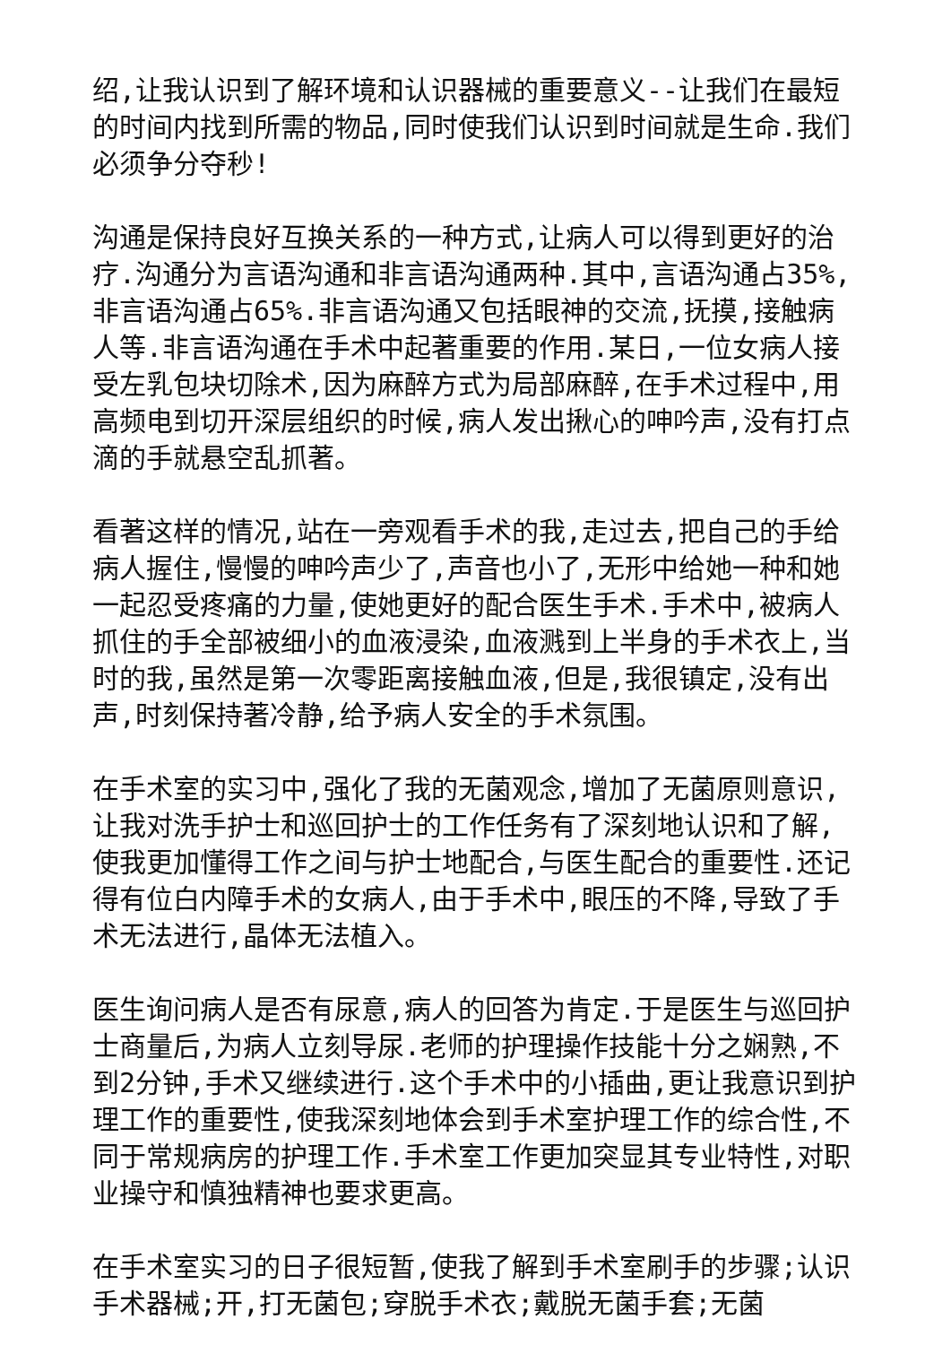绍,让我认识到了解环境和认识器械的重要意义--让我们在最短的时间内找到所需的物品,同时使我们认识到时间就是生命.我们必须争分夺秒!
沟通是保持良好互换关系的一种方式,让病人可以得到更好的治疗.沟通分为言语沟通和非言语沟通两种.其中,言语沟通占35%,非言语沟通占65%.非言语沟通又包括眼神的交流,抚摸,接触病人等.非言语沟通在手术中起著重要的作用.某日,一位女病人接受左乳包块切除术,因为麻醉方式为局部麻醉,在手术过程中,用高频电到切开深层组织的时候,病人发出揪心的呻吟声,没有打点滴的手就悬空乱抓著。
看著这样的情况,站在一旁观看手术的我,走过去,把自己的手给病人握住,慢慢的呻吟声少了,声音也小了,无形中给她一种和她一起忍受疼痛的力量,使她更好的配合医生手术.手术中,被病人抓住的手全部被细小的血液浸染,血液溅到上半身的手术衣上,当时的我,虽然是第一次零距离接触血液,但是,我很镇定,没有出声,时刻保持著冷静,给予病人安全的手术氛围。
在手术室的实习中,强化了我的无菌观念,增加了无菌原则意识,让我对洗手护士和巡回护士的工作任务有了深刻地认识和了解,使我更加懂得工作之间与护士地配合,与医生配合的重要性.还记得有位白内障手术的女病人,由于手术中,眼压的不降,导致了手术无法进行,晶体无法植入。
医生询问病人是否有尿意,病人的回答为肯定.于是医生与巡回护士商量后,为病人立刻导尿.老师的护理操作技能十分之娴熟,不到2分钟,手术又继续进行.这个手术中的小插曲,更让我意识到护理工作的重要性,使我深刻地体会到手术室护理工作的综合性,不同于常规病房的护理工作.手术室工作更加突显其专业特性,对职业操守和慎独精神也要求更高。
在手术室实习的日子很短暂,使我了解到手术室刷手的步骤;认识手术器械;开,打无菌包;穿脱手术衣;戴脱无菌手套;无菌